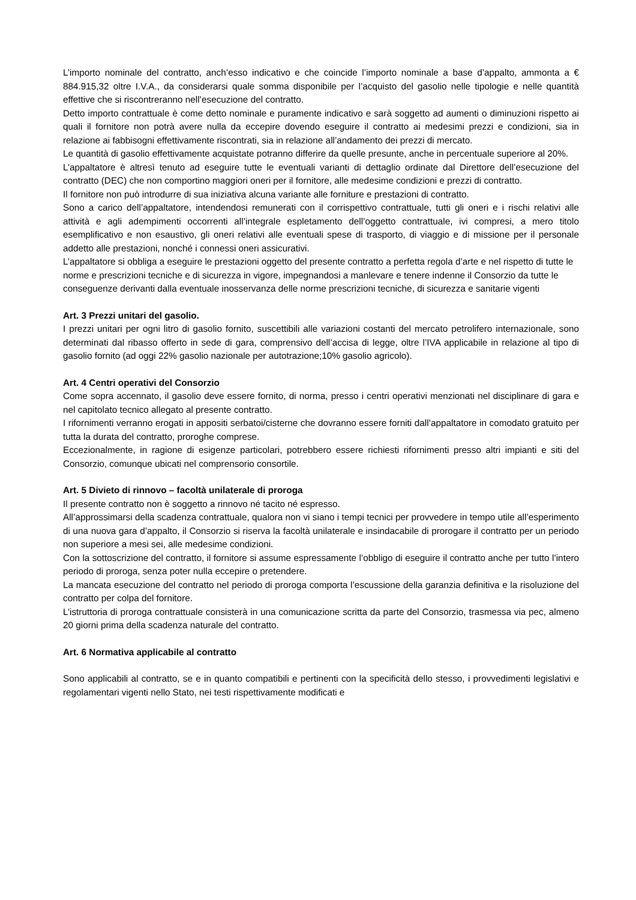L’importo nominale del contratto, anch’esso indicativo e che coincide l’importo nominale a base d’appalto, ammonta a € 884.915,32 oltre I.V.A., da considerarsi quale somma disponibile per l’acquisto del gasolio nelle tipologie e nelle quantità effettive che si riscontreranno nell’esecuzione del contratto.
Detto importo contrattuale è come detto nominale e puramente indicativo e sarà soggetto ad aumenti o diminuzioni rispetto ai quali il fornitore non potrà avere nulla da eccepire dovendo eseguire il contratto ai medesimi prezzi e condizioni, sia in relazione ai fabbisogni effettivamente riscontrati, sia in relazione all’andamento dei prezzi di mercato.
Le quantità di gasolio effettivamente acquistate potranno differire da quelle presunte, anche in percentuale superiore al 20%.
L’appaltatore è altresì tenuto ad eseguire tutte le eventuali varianti di dettaglio ordinate dal Direttore dell’esecuzione del contratto (DEC) che non comportino maggiori oneri per il fornitore, alle medesime condizioni e prezzi di contratto.
Il fornitore non può introdurre di sua iniziativa alcuna variante alle forniture e prestazioni di contratto.
Sono a carico dell’appaltatore, intendendosi remunerati con il corrispettivo contrattuale, tutti gli oneri e i rischi relativi alle attività e agli adempimenti occorrenti all’integrale espletamento dell’oggetto contrattuale, ivi compresi, a mero titolo esemplificativo e non esaustivo, gli oneri relativi alle eventuali spese di trasporto, di viaggio e di missione per il personale addetto alle prestazioni, nonché i connessi oneri assicurativi.
L’appaltatore si obbliga a eseguire le prestazioni oggetto del presente contratto a perfetta regola d’arte e nel rispetto di tutte le norme e prescrizioni tecniche e di sicurezza in vigore, impegnandosi a manlevare e tenere indenne il Consorzio da tutte le conseguenze derivanti dalla eventuale inosservanza delle norme prescrizioni tecniche, di sicurezza e sanitarie vigenti
Art. 3 Prezzi unitari del gasolio.
I prezzi unitari per ogni litro di gasolio fornito, suscettibili alle variazioni costanti del mercato petrolifero internazionale, sono determinati dal ribasso offerto in sede di gara, comprensivo dell’accisa di legge, oltre l’IVA applicabile in relazione al tipo di gasolio fornito (ad oggi 22% gasolio nazionale per autotrazione;10% gasolio agricolo).
Art. 4 Centri operativi del Consorzio
Come sopra accennato, il gasolio deve essere fornito, di norma, presso i centri operativi menzionati nel disciplinare di gara e nel capitolato tecnico allegato al presente contratto.
I rifornimenti verranno erogati in appositi serbatoi/cisterne che dovranno essere forniti dall’appaltatore in comodato gratuito per tutta la durata del contratto, proroghe comprese.
Eccezionalmente, in ragione di esigenze particolari, potrebbero essere richiesti rifornimenti presso altri impianti e siti del Consorzio, comunque ubicati nel comprensorio consortile.
Art. 5 Divieto di rinnovo – facoltà unilaterale di proroga
Il presente contratto non è soggetto a rinnovo né tacito né espresso.
All’approssimarsi della scadenza contrattuale, qualora non vi siano i tempi tecnici per provvedere in tempo utile all’esperimento di una nuova gara d’appalto, il Consorzio si riserva la facoltà unilaterale e insindacabile di prorogare il contratto per un periodo non superiore a mesi sei, alle medesime condizioni.
Con la sottoscrizione del contratto, il fornitore si assume espressamente l’obbligo di eseguire il contratto anche per tutto l’intero periodo di proroga, senza poter nulla eccepire o pretendere.
La mancata esecuzione del contratto nel periodo di proroga comporta l’escussione della garanzia definitiva e la risoluzione del contratto per colpa del fornitore.
L’istruttoria di proroga contrattuale consisterà in una comunicazione scritta da parte del Consorzio, trasmessa via pec, almeno 20 giorni prima della scadenza naturale del contratto.
Art. 6 Normativa applicabile al contratto
Sono applicabili al contratto, se e in quanto compatibili e pertinenti con la specificità dello stesso, i provvedimenti legislativi e regolamentari vigenti nello Stato, nei testi rispettivamente modificati e